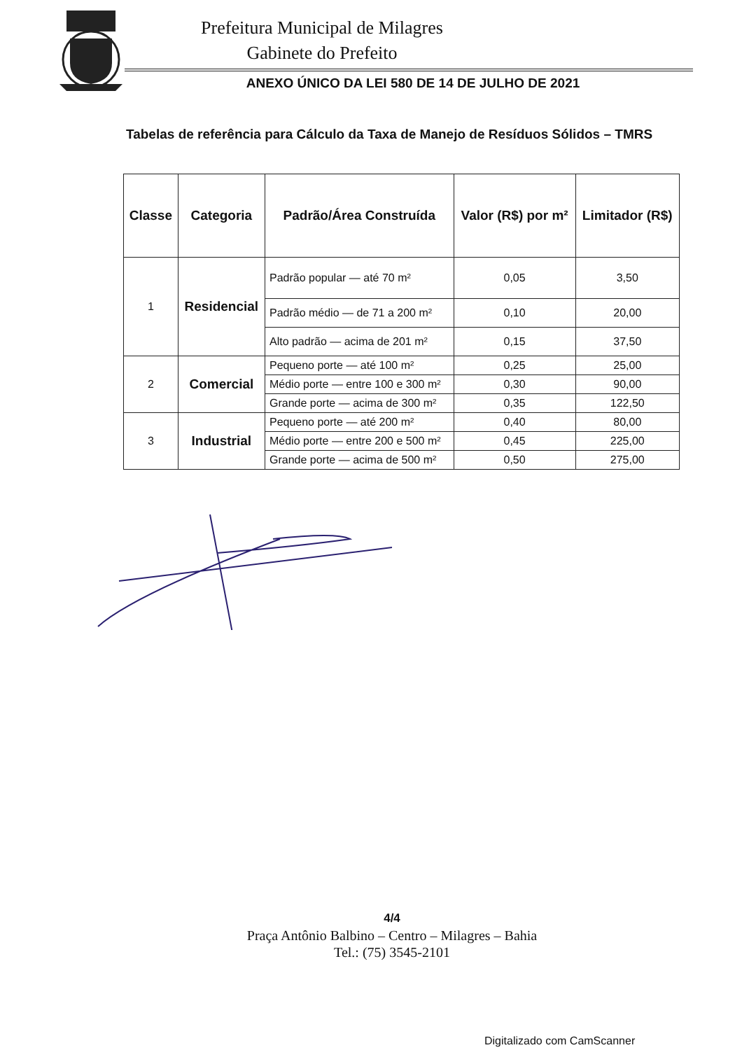Prefeitura Municipal de Milagres
Gabinete do Prefeito
ANEXO ÚNICO DA LEI 580 DE 14 DE JULHO DE 2021
Tabelas de referência para Cálculo da Taxa de Manejo de Resíduos Sólidos – TMRS
| Classe | Categoria | Padrão/Área Construída | Valor (R$) por m² | Limitador (R$) |
| --- | --- | --- | --- | --- |
| 1 | Residencial | Padrão popular — até 70 m² | 0,05 | 3,50 |
| | | Padrão médio — de 71 a 200 m² | 0,10 | 20,00 |
| | | Alto padrão — acima de 201 m² | 0,15 | 37,50 |
| 2 | Comercial | Pequeno porte — até 100 m² | 0,25 | 25,00 |
| | | Médio porte — entre 100 e 300 m² | 0,30 | 90,00 |
| | | Grande porte — acima de 300 m² | 0,35 | 122,50 |
| 3 | Industrial | Pequeno porte — até 200 m² | 0,40 | 80,00 |
| | | Médio porte — entre 200 e 500 m² | 0,45 | 225,00 |
| | | Grande porte — acima de 500 m² | 0,50 | 275,00 |
4/4
Praça Antônio Balbino – Centro – Milagres – Bahia
Tel.: (75) 3545-2101
Digitalizado com CamScanner